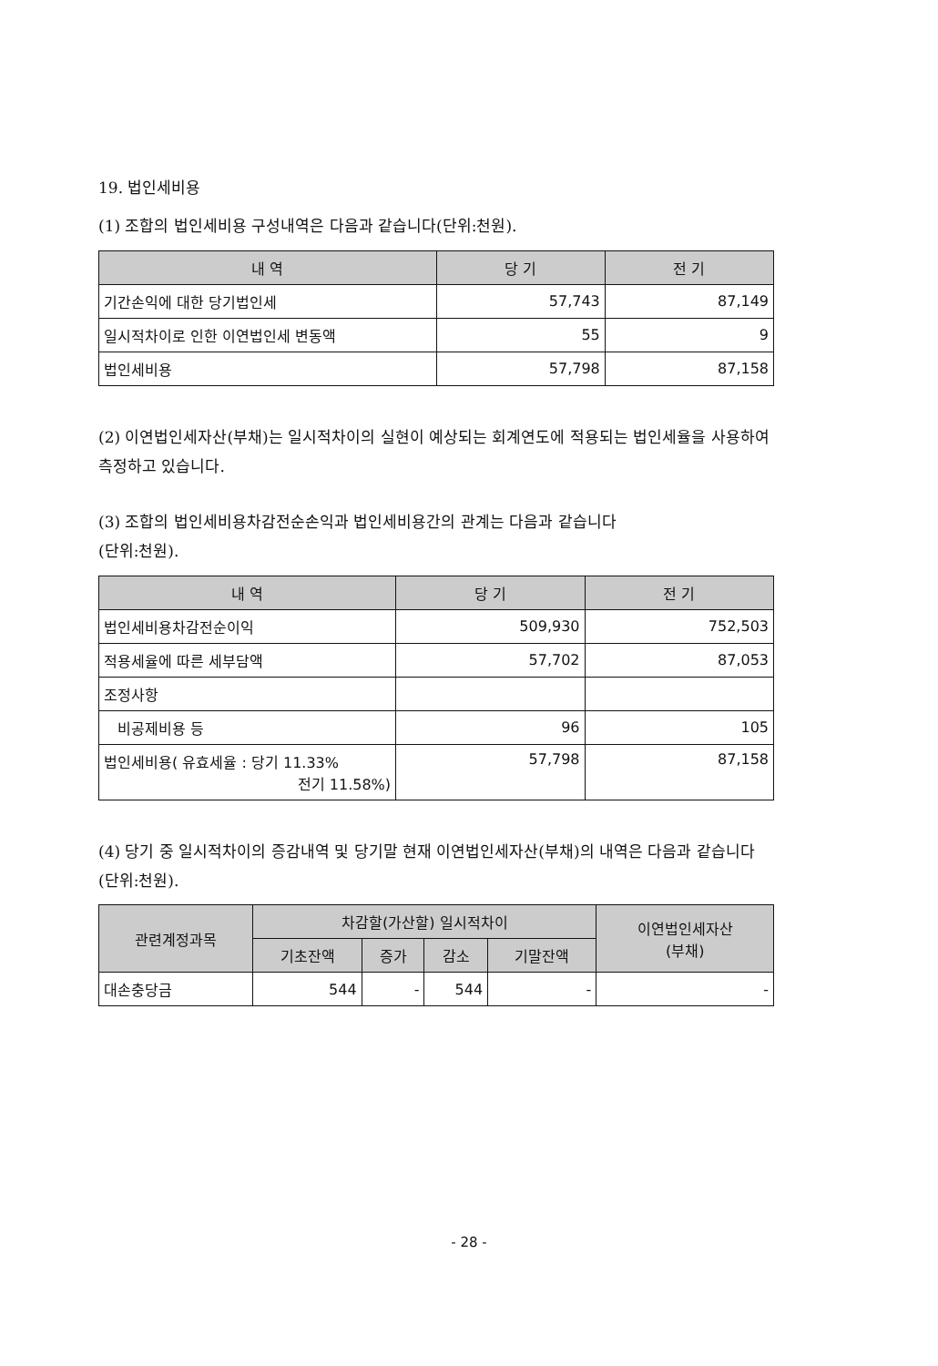19. 법인세비용
(1) 조합의 법인세비용 구성내역은 다음과 같습니다(단위:천원).
| 내 역 | 당 기 | 전 기 |
| --- | --- | --- |
| 기간손익에 대한 당기법인세 | 57,743 | 87,149 |
| 일시적차이로 인한 이연법인세 변동액 | 55 | 9 |
| 법인세비용 | 57,798 | 87,158 |
(2) 이연법인세자산(부채)는 일시적차이의 실현이 예상되는 회계연도에 적용되는 법인세율을 사용하여 측정하고 있습니다.
(3) 조합의 법인세비용차감전순손익과 법인세비용간의 관계는 다음과 같습니다
(단위:천원).
| 내 역 | 당 기 | 전 기 |
| --- | --- | --- |
| 법인세비용차감전순이익 | 509,930 | 752,503 |
| 적용세율에 따른 세부담액 | 57,702 | 87,053 |
| 조정사항 | | |
| 비공제비용 등 | 96 | 105 |
| 법인세비용( 유효세율 : 당기 11.33% 전기 11.58%) | 57,798 | 87,158 |
(4) 당기 중 일시적차이의 증감내역 및 당기말 현재 이연법인세자산(부채)의 내역은 다음과 같습니다(단위:천원).
| 관련계정과목 | 차감할(가산할) 일시적차이 | | | | 이연법인세자산 (부채) |
| --- | --- | --- | --- | --- | --- |
| | 기초잔액 | 증가 | 감소 | 기말잔액 | |
| 대손충당금 | 544 | - | 544 | - | - |
- 28 -